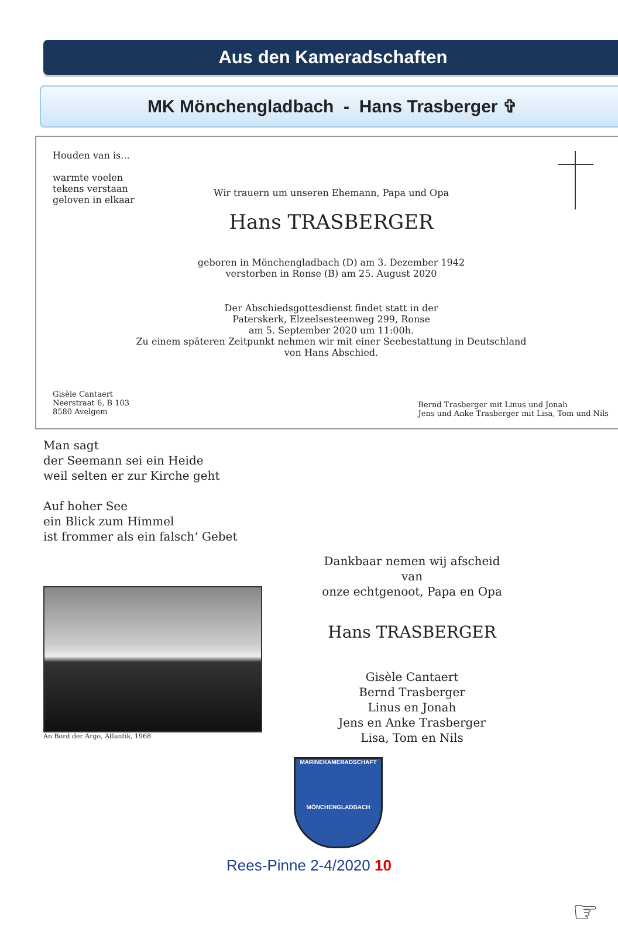Aus den Kameradschaften
MK Mönchengladbach - Hans Trasberger ✞
Houden van is...
warmte voelen
tekens verstaan
geloven in elkaar
Wir trauern um unseren Ehemann, Papa und Opa
Hans TRASBERGER
geboren in Mönchengladbach (D) am 3. Dezember 1942
verstorben in Ronse (B) am 25. August 2020
Der Abschiedsgottesdienst findet statt in der
Paterskerk, Elzeelsesteenweg 299, Ronse
am 5. September 2020 um 11:00h.
Zu einem späteren Zeitpunkt nehmen wir mit einer Seebestattung in Deutschland
von Hans Abschied.
Gisèle Cantaert
Neerstraat 6, B 103
8580 Avelgem
Bernd Trasberger mit Linus und Jonah
Jens und Anke Trasberger mit Lisa, Tom und Nils
Man sagt
der Seemann sei ein Heide
weil selten er zur Kirche geht
Auf hoher See
ein Blick zum Himmel
ist frommer als ein falsch‘ Gebet
An Bord der Argo, Atlantik, 1968
Dankbaar nemen wij afscheid van
onze echtgenoot, Papa en Opa
Hans TRASBERGER
Gisèle Cantaert
Bernd Trasberger
Linus en Jonah
Jens en Anke Trasberger
Lisa, Tom en Nils
MARINEKAMERADSCHAFT
MÖNCHENGLADBACH
Rees-Pinne 2-4/2020 10
☞